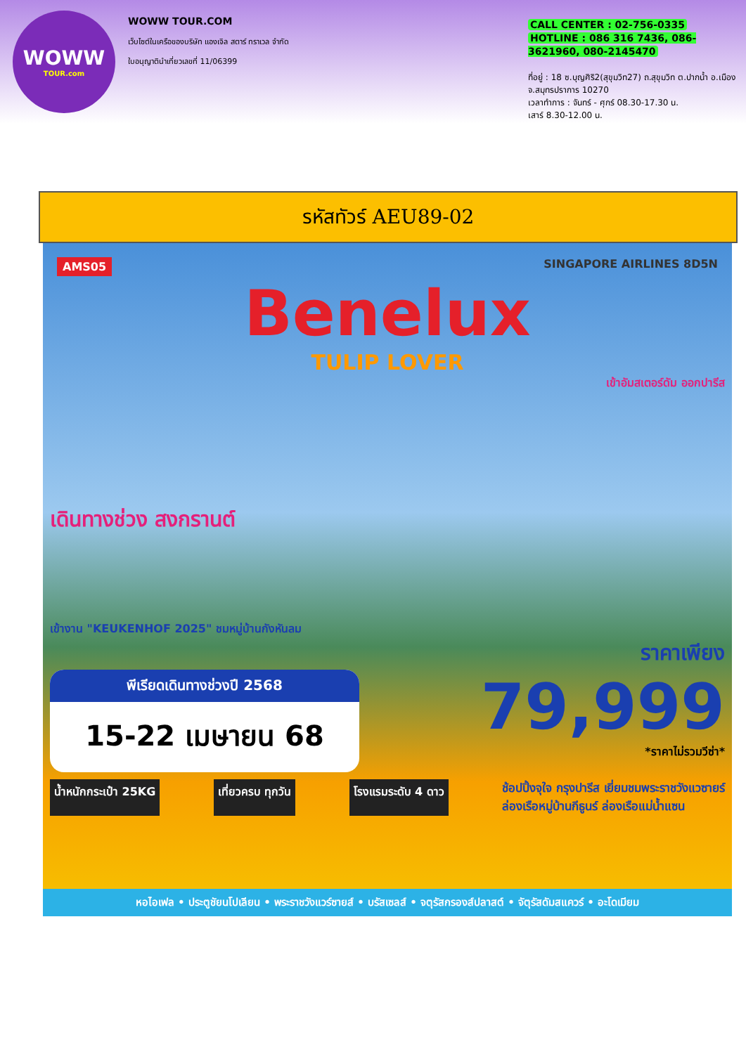WOWW
TOUR.com
WOWW TOUR.COM
เว็บไซต์ในเครือของบริษัท แองเจิล สตาร์ ทราเวล จำกัด
ใบอนุญาตินำเที่ยวเลขที่ 11/06399
CALL CENTER : 02-756-0335
HOTLINE : 086 316 7436, 086-3621960, 080-2145470
ที่อยู่ : 18 ซ.บุญศิริ2(สุขุมวิท27) ถ.สุขุมวิท ต.ปากน้ำ อ.เมือง จ.สมุทรปราการ 10270
เวลาทำการ : จันทร์ - ศุกร์ 08.30-17.30 น.
เสาร์ 8.30-12.00 น.
รหัสทัวร์ AEU89-02
AMS05 SINGAPORE AIRLINES 8D5N
Benelux
TULIP LOVER
เข้าอัมสเตอร์ดัม ออกปารีส
เดินทางช่วง สงกรานต์
เข้างาน "KEUKENHOF 2025" ชมหมู่บ้านกังหันลม
ราคาเพียง
พีเรียดเดินทางช่วงปี 2568
15-22 เมษายน 68
79,999
*ราคาไม่รวมวีซ่า*
น้ำหนักกระเป๋า 25KG เที่ยวครบ ทุกวัน โรงแรมระดับ 4 ดาว ช้อปปิ้งจุใจ กรุงปารีส เยี่ยมชมพระราชวังแวซายร์
ล่องเรือหมู่บ้านกีธูนร์ ล่องเรือแม่น้ำแซน
หอไอเฟล • ประตูชัยนโปเลียน • พระราชวังแวร์ซายส์ • บรัสเซลส์ • จตุรัสกรองส์ปลาสต์ • จัตุรัสดัมสแควร์ • อะโดเมียม